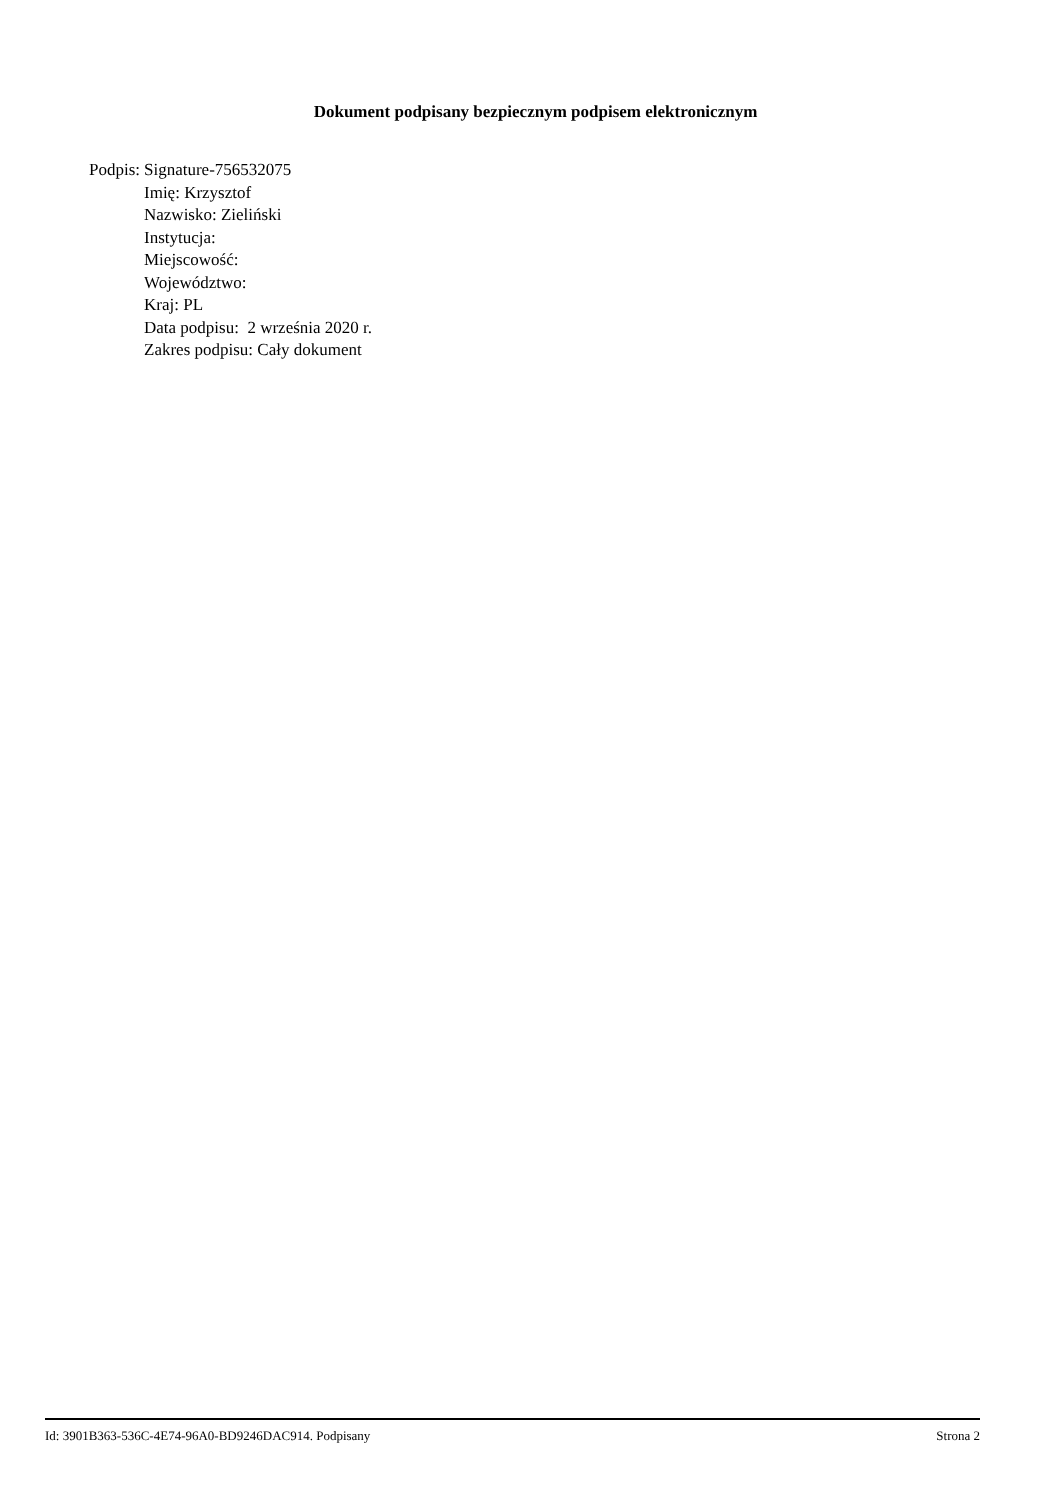Dokument podpisany bezpiecznym podpisem elektronicznym
Podpis: Signature-756532075
Imię: Krzysztof
Nazwisko: Zieliński
Instytucja:
Miejscowość:
Województwo:
Kraj: PL
Data podpisu: 2 września 2020 r.
Zakres podpisu: Cały dokument
Id: 3901B363-536C-4E74-96A0-BD9246DAC914. Podpisany Strona 2